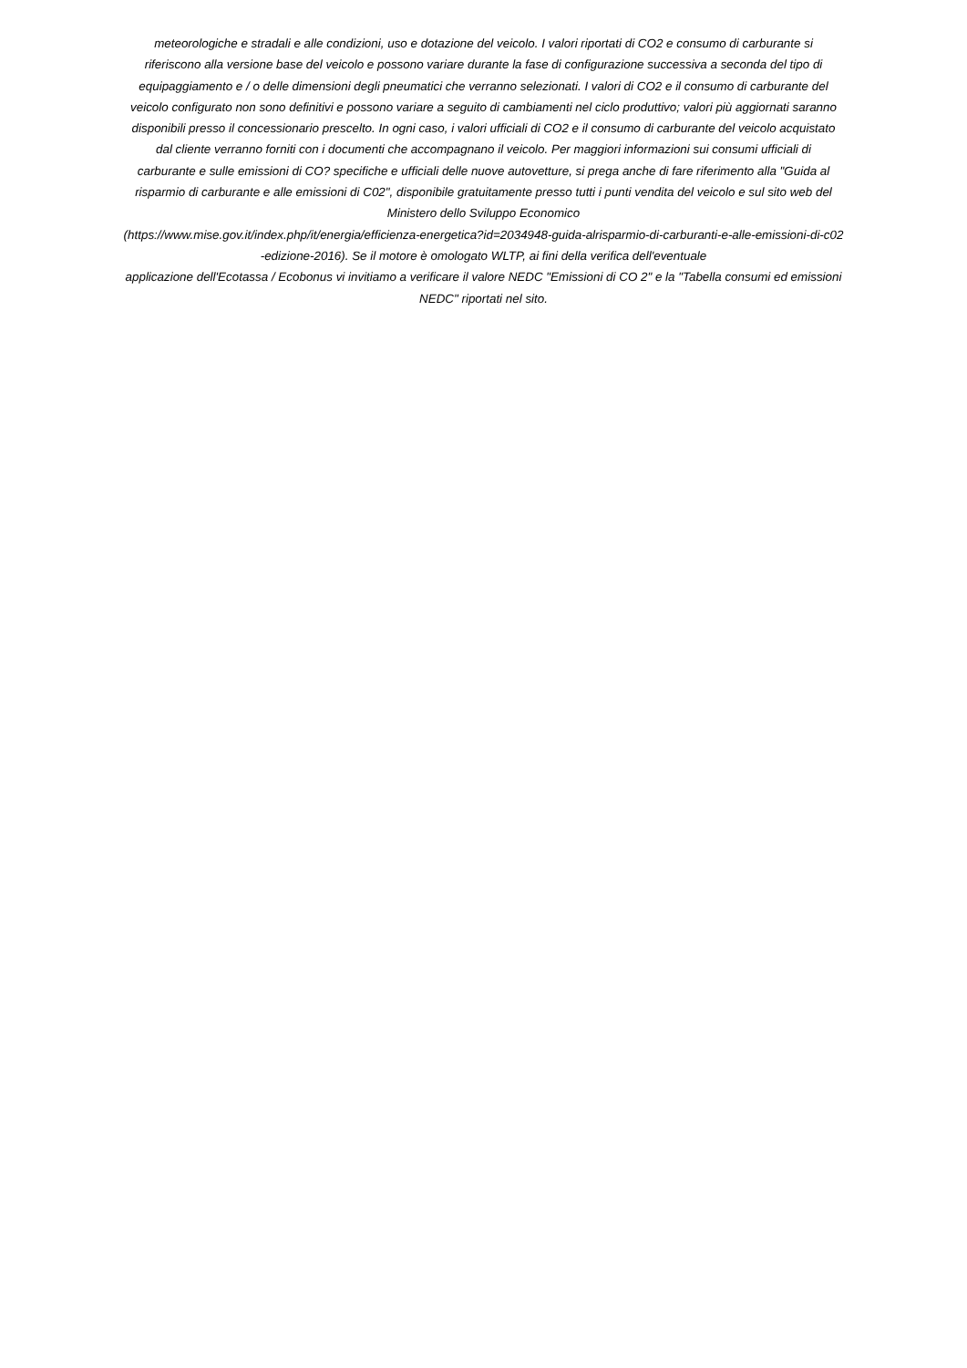meteorologiche e stradali e alle condizioni, uso e dotazione del veicolo. I valori riportati di CO2 e consumo di carburante si
riferiscono alla versione base del veicolo e possono variare durante la fase di configurazione successiva a seconda del tipo di
equipaggiamento e / o delle dimensioni degli pneumatici che verranno selezionati. I valori di CO2 e il consumo di carburante del
veicolo configurato non sono definitivi e possono variare a seguito di cambiamenti nel ciclo produttivo; valori più aggiornati saranno
disponibili presso il concessionario prescelto. In ogni caso, i valori ufficiali di CO2 e il consumo di carburante del veicolo acquistato
dal cliente verranno forniti con i documenti che accompagnano il veicolo. Per maggiori informazioni sui consumi ufficiali di
carburante e sulle emissioni di CO? specifiche e ufficiali delle nuove autovetture, si prega anche di fare riferimento alla "Guida al
risparmio di carburante e alle emissioni di C02", disponibile gratuitamente presso tutti i punti vendita del veicolo e sul sito web del
Ministero dello Sviluppo Economico
(https://www.mise.gov.it/index.php/it/energia/efficienza-energetica?id=2034948-guida-alrisparmio-di-carburanti-e-alle-emissioni-di-c02
-edizione-2016). Se il motore è omologato WLTP, ai fini della verifica dell'eventuale
applicazione dell'Ecotassa / Ecobonus vi invitiamo a verificare il valore NEDC "Emissioni di CO 2" e la "Tabella consumi ed emissioni
NEDC" riportati nel sito.